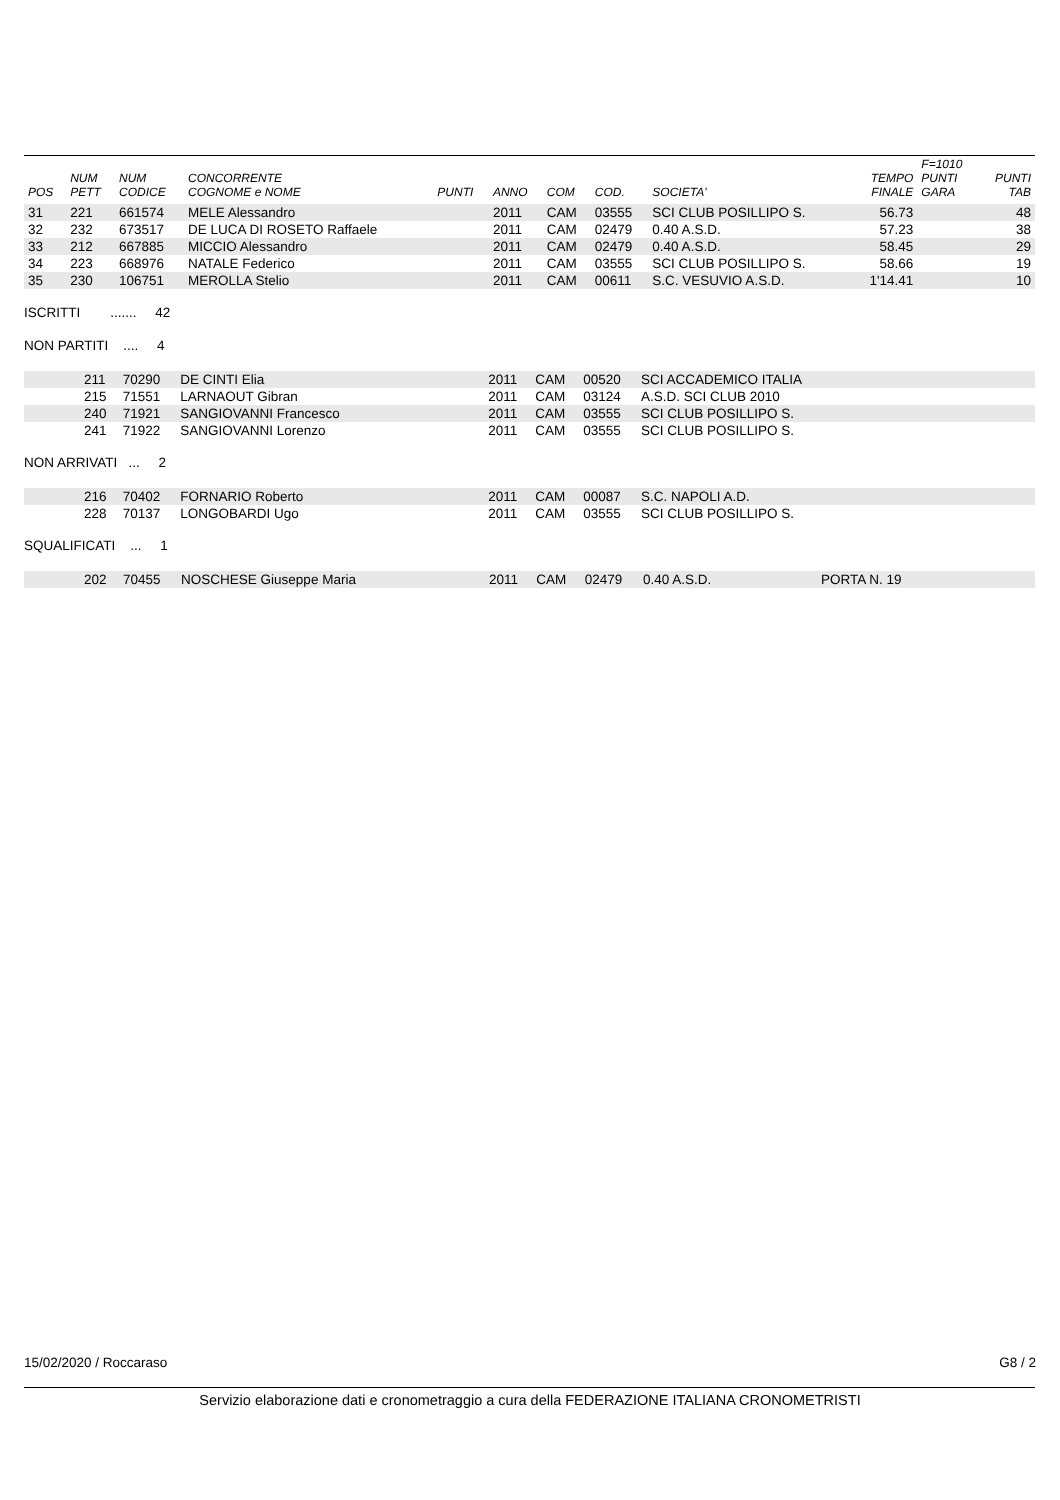| POS | NUM PETT | NUM CODICE | CONCORRENTE COGNOME e NOME | PUNTI | ANNO | COM | COD. | SOCIETA' | TEMPO FINALE | F=1010 PUNTI GARA | PUNTI TAB |
| --- | --- | --- | --- | --- | --- | --- | --- | --- | --- | --- | --- |
| 31 | 221 | 661574 | MELE Alessandro | | 2011 | CAM | 03555 | SCI CLUB POSILLIPO S. | 56.73 | | 48 |
| 32 | 232 | 673517 | DE LUCA DI ROSETO Raffaele | | 2011 | CAM | 02479 | 0.40 A.S.D. | 57.23 | | 38 |
| 33 | 212 | 667885 | MICCIO Alessandro | | 2011 | CAM | 02479 | 0.40 A.S.D. | 58.45 | | 29 |
| 34 | 223 | 668976 | NATALE Federico | | 2011 | CAM | 03555 | SCI CLUB POSILLIPO S. | 58.66 | | 19 |
| 35 | 230 | 106751 | MEROLLA Stelio | | 2011 | CAM | 00611 | S.C. VESUVIO A.S.D. | 1'14.41 | | 10 |
ISCRITTI ....... 42
NON PARTITI .... 4
| | 211 | 70290 | DE CINTI Elia | 2011 | CAM | 00520 | SCI ACCADEMICO ITALIA |
| | 215 | 71551 | LARNAOUT Gibran | 2011 | CAM | 03124 | A.S.D. SCI CLUB 2010 |
| | 240 | 71921 | SANGIOVANNI Francesco | 2011 | CAM | 03555 | SCI CLUB POSILLIPO S. |
| | 241 | 71922 | SANGIOVANNI Lorenzo | 2011 | CAM | 03555 | SCI CLUB POSILLIPO S. |
NON ARRIVATI ... 2
| | 216 | 70402 | FORNARIO Roberto | 2011 | CAM | 00087 | S.C. NAPOLI A.D. |
| | 228 | 70137 | LONGOBARDI Ugo | 2011 | CAM | 03555 | SCI CLUB POSILLIPO S. |
SQUALIFICATI ... 1
| | 202 | 70455 | NOSCHESE Giuseppe Maria | 2011 | CAM | 02479 | 0.40 A.S.D. | PORTA N. 19 |
15/02/2020 / Roccaraso G8 / 2
Servizio elaborazione dati e cronometraggio a cura della FEDERAZIONE ITALIANA CRONOMETRISTI